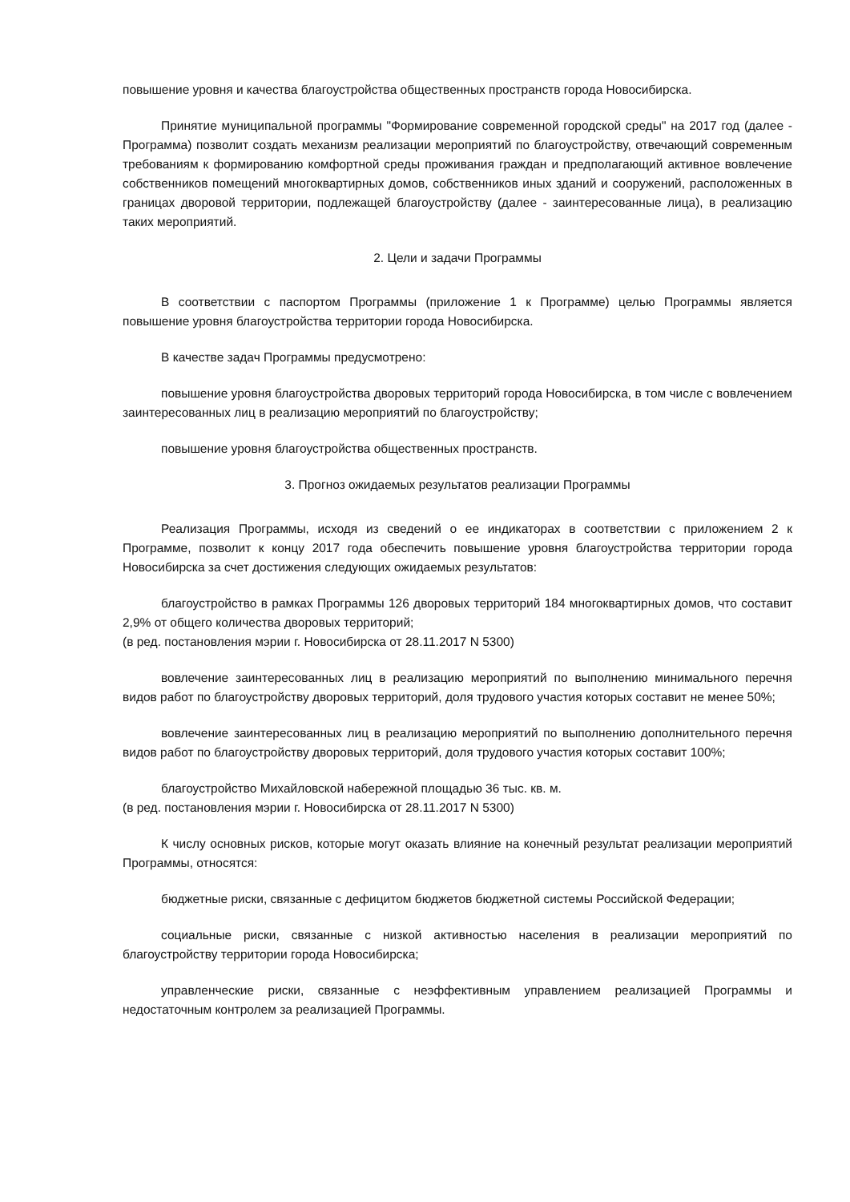повышение уровня и качества благоустройства общественных пространств города Новосибирска.
Принятие муниципальной программы "Формирование современной городской среды" на 2017 год (далее - Программа) позволит создать механизм реализации мероприятий по благоустройству, отвечающий современным требованиям к формированию комфортной среды проживания граждан и предполагающий активное вовлечение собственников помещений многоквартирных домов, собственников иных зданий и сооружений, расположенных в границах дворовой территории, подлежащей благоустройству (далее - заинтересованные лица), в реализацию таких мероприятий.
2. Цели и задачи Программы
В соответствии с паспортом Программы (приложение 1 к Программе) целью Программы является повышение уровня благоустройства территории города Новосибирска.
В качестве задач Программы предусмотрено:
повышение уровня благоустройства дворовых территорий города Новосибирска, в том числе с вовлечением заинтересованных лиц в реализацию мероприятий по благоустройству;
повышение уровня благоустройства общественных пространств.
3. Прогноз ожидаемых результатов реализации Программы
Реализация Программы, исходя из сведений о ее индикаторах в соответствии с приложением 2 к Программе, позволит к концу 2017 года обеспечить повышение уровня благоустройства территории города Новосибирска за счет достижения следующих ожидаемых результатов:
благоустройство в рамках Программы 126 дворовых территорий 184 многоквартирных домов, что составит 2,9% от общего количества дворовых территорий;
(в ред. постановления мэрии г. Новосибирска от 28.11.2017 N 5300)
вовлечение заинтересованных лиц в реализацию мероприятий по выполнению минимального перечня видов работ по благоустройству дворовых территорий, доля трудового участия которых составит не менее 50%;
вовлечение заинтересованных лиц в реализацию мероприятий по выполнению дополнительного перечня видов работ по благоустройству дворовых территорий, доля трудового участия которых составит 100%;
благоустройство Михайловской набережной площадью 36 тыс. кв. м.
(в ред. постановления мэрии г. Новосибирска от 28.11.2017 N 5300)
К числу основных рисков, которые могут оказать влияние на конечный результат реализации мероприятий Программы, относятся:
бюджетные риски, связанные с дефицитом бюджетов бюджетной системы Российской Федерации;
социальные риски, связанные с низкой активностью населения в реализации мероприятий по благоустройству территории города Новосибирска;
управленческие риски, связанные с неэффективным управлением реализацией Программы и недостаточным контролем за реализацией Программы.